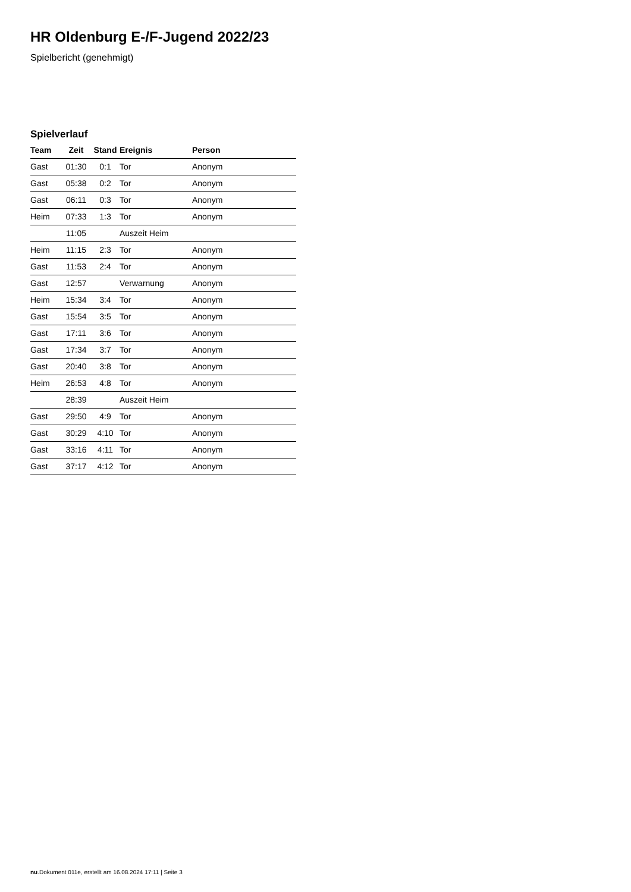HR Oldenburg E-/F-Jugend 2022/23
Spielbericht (genehmigt)
Spielverlauf
| Team | Zeit | Stand | Ereignis | Person |
| --- | --- | --- | --- | --- |
| Gast | 01:30 | 0:1 | Tor | Anonym |
| Gast | 05:38 | 0:2 | Tor | Anonym |
| Gast | 06:11 | 0:3 | Tor | Anonym |
| Heim | 07:33 | 1:3 | Tor | Anonym |
| | 11:05 | | Auszeit Heim | |
| Heim | 11:15 | 2:3 | Tor | Anonym |
| Gast | 11:53 | 2:4 | Tor | Anonym |
| Gast | 12:57 | | Verwarnung | Anonym |
| Heim | 15:34 | 3:4 | Tor | Anonym |
| Gast | 15:54 | 3:5 | Tor | Anonym |
| Gast | 17:11 | 3:6 | Tor | Anonym |
| Gast | 17:34 | 3:7 | Tor | Anonym |
| Gast | 20:40 | 3:8 | Tor | Anonym |
| Heim | 26:53 | 4:8 | Tor | Anonym |
| | 28:39 | | Auszeit Heim | |
| Gast | 29:50 | 4:9 | Tor | Anonym |
| Gast | 30:29 | 4:10 | Tor | Anonym |
| Gast | 33:16 | 4:11 | Tor | Anonym |
| Gast | 37:17 | 4:12 | Tor | Anonym |
nu.Dokument 011e, erstellt am 16.08.2024 17:11 | Seite 3